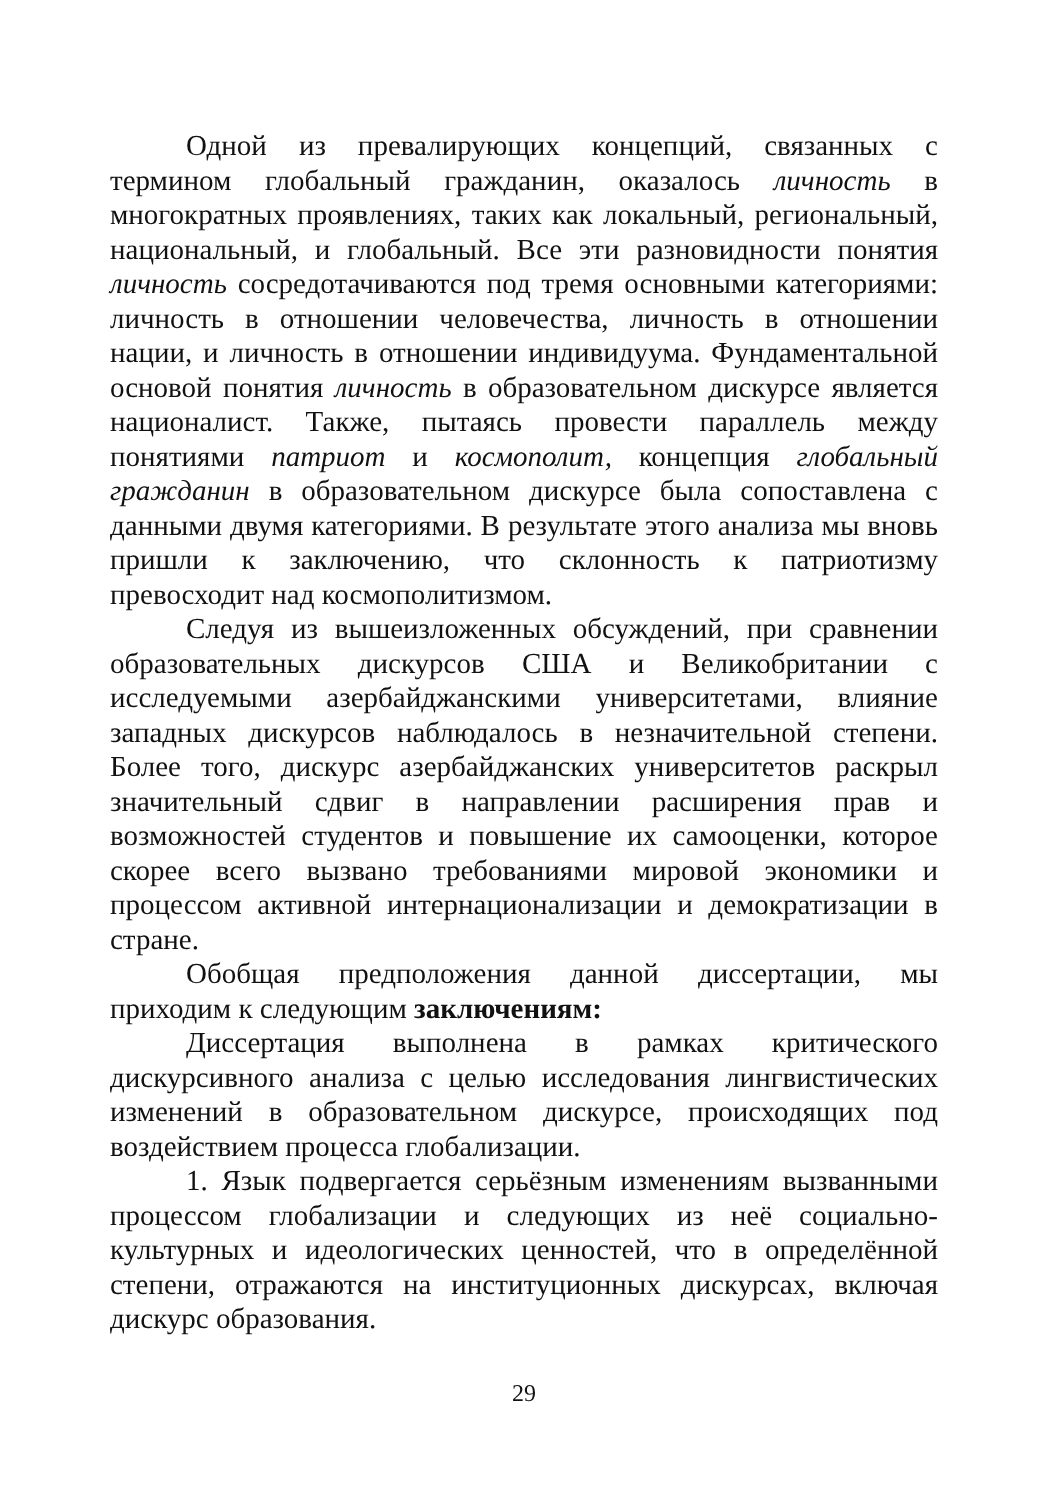Одной из превалирующих концепций, связанных с термином глобальный гражданин, оказалось личность в многократных проявлениях, таких как локальный, региональный, национальный, и глобальный. Все эти разновидности понятия личность сосредотачиваются под тремя основными категориями: личность в отношении человечества, личность в отношении нации, и личность в отношении индивидуума. Фундаментальной основой понятия личность в образовательном дискурсе является националист. Также, пытаясь провести параллель между понятиями патриот и космополит, концепция глобальный гражданин в образовательном дискурсе была сопоставлена с данными двумя категориями. В результате этого анализа мы вновь пришли к заключению, что склонность к патриотизму превосходит над космополитизмом.
Следуя из вышеизложенных обсуждений, при сравнении образовательных дискурсов США и Великобритании с исследуемыми азербайджанскими университетами, влияние западных дискурсов наблюдалось в незначительной степени. Более того, дискурс азербайджанских университетов раскрыл значительный сдвиг в направлении расширения прав и возможностей студентов и повышение их самооценки, которое скорее всего вызвано требованиями мировой экономики и процессом активной интернационализации и демократизации в стране.
Обобщая предположения данной диссертации, мы приходим к следующим заключениям:
Диссертация выполнена в рамках критического дискурсивного анализа с целью исследования лингвистических изменений в образовательном дискурсе, происходящих под воздействием процесса глобализации.
1. Язык подвергается серьёзным изменениям вызванными процессом глобализации и следующих из неё социально-культурных и идеологических ценностей, что в определённой степени, отражаются на институционных дискурсах, включая дискурс образования.
29